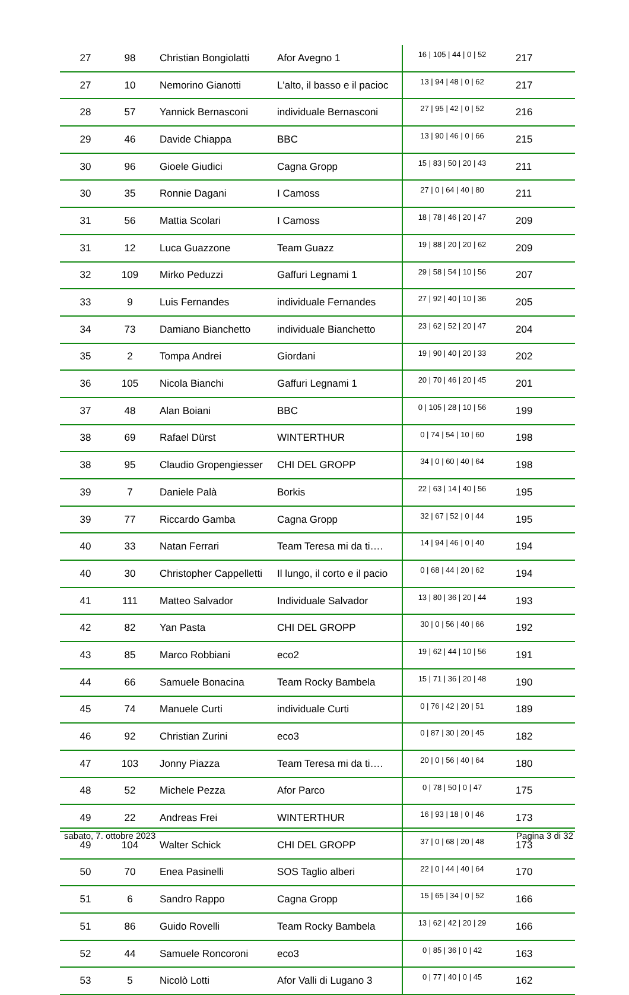| 27 | 98 | Christian Bongiolatti | Afor Avegno 1 | 16 / 105 / 44 / 0 / 52 | 217 |
| 27 | 10 | Nemorino Gianotti | L'alto, il basso e il pacioc | 13 / 94 / 48 / 0 / 62 | 217 |
| 28 | 57 | Yannick Bernasconi | individuale Bernasconi | 27 / 95 / 42 / 0 / 52 | 216 |
| 29 | 46 | Davide Chiappa | BBC | 13 / 90 / 46 / 0 / 66 | 215 |
| 30 | 96 | Gioele Giudici | Cagna Gropp | 15 / 83 / 50 / 20 / 43 | 211 |
| 30 | 35 | Ronnie Dagani | I Camoss | 27 / 0 / 64 / 40 / 80 | 211 |
| 31 | 56 | Mattia Scolari | I Camoss | 18 / 78 / 46 / 20 / 47 | 209 |
| 31 | 12 | Luca Guazzone | Team Guazz | 19 / 88 / 20 / 20 / 62 | 209 |
| 32 | 109 | Mirko Peduzzi | Gaffuri Legnami 1 | 29 / 58 / 54 / 10 / 56 | 207 |
| 33 | 9 | Luis Fernandes | individuale Fernandes | 27 / 92 / 40 / 10 / 36 | 205 |
| 34 | 73 | Damiano Bianchetto | individuale Bianchetto | 23 / 62 / 52 / 20 / 47 | 204 |
| 35 | 2 | Tompa Andrei | Giordani | 19 / 90 / 40 / 20 / 33 | 202 |
| 36 | 105 | Nicola Bianchi | Gaffuri Legnami 1 | 20 / 70 / 46 / 20 / 45 | 201 |
| 37 | 48 | Alan Boiani | BBC | 0 / 105 / 28 / 10 / 56 | 199 |
| 38 | 69 | Rafael Dürst | WINTERTHUR | 0 / 74 / 54 / 10 / 60 | 198 |
| 38 | 95 | Claudio Gropengiesser | CHI DEL GROPP | 34 / 0 / 60 / 40 / 64 | 198 |
| 39 | 7 | Daniele Palà | Borkis | 22 / 63 / 14 / 40 / 56 | 195 |
| 39 | 77 | Riccardo Gamba | Cagna Gropp | 32 / 67 / 52 / 0 / 44 | 195 |
| 40 | 33 | Natan Ferrari | Team Teresa mi da ti…. | 14 / 94 / 46 / 0 / 40 | 194 |
| 40 | 30 | Christopher Cappelletti | Il lungo, il corto e il pacio | 0 / 68 / 44 / 20 / 62 | 194 |
| 41 | 111 | Matteo Salvador | Individuale Salvador | 13 / 80 / 36 / 20 / 44 | 193 |
| 42 | 82 | Yan Pasta | CHI DEL GROPP | 30 / 0 / 56 / 40 / 66 | 192 |
| 43 | 85 | Marco Robbiani | eco2 | 19 / 62 / 44 / 10 / 56 | 191 |
| 44 | 66 | Samuele Bonacina | Team Rocky Bambela | 15 / 71 / 36 / 20 / 48 | 190 |
| 45 | 74 | Manuele Curti | individuale Curti | 0 / 76 / 42 / 20 / 51 | 189 |
| 46 | 92 | Christian Zurini | eco3 | 0 / 87 / 30 / 20 / 45 | 182 |
| 47 | 103 | Jonny Piazza | Team Teresa mi da ti…. | 20 / 0 / 56 / 40 / 64 | 180 |
| 48 | 52 | Michele Pezza | Afor Parco | 0 / 78 / 50 / 0 / 47 | 175 |
| 49 | 22 | Andreas Frei | WINTERTHUR | 16 / 93 / 18 / 0 / 46 | 173 |
| 49 | 104 | Walter Schick | CHI DEL GROPP | 37 / 0 / 68 / 20 / 48 | 173 |
| 50 | 70 | Enea Pasinelli | SOS Taglio alberi | 22 / 0 / 44 / 40 / 64 | 170 |
| 51 | 6 | Sandro Rappo | Cagna Gropp | 15 / 65 / 34 / 0 / 52 | 166 |
| 51 | 86 | Guido Rovelli | Team Rocky Bambela | 13 / 62 / 42 / 20 / 29 | 166 |
| 52 | 44 | Samuele Roncoroni | eco3 | 0 / 85 / 36 / 0 / 42 | 163 |
| 53 | 5 | Nicolò Lotti | Afor Valli di Lugano 3 | 0 / 77 / 40 / 0 / 45 | 162 |
sabato, 7. ottobre 2023 Pagina 3 di 32